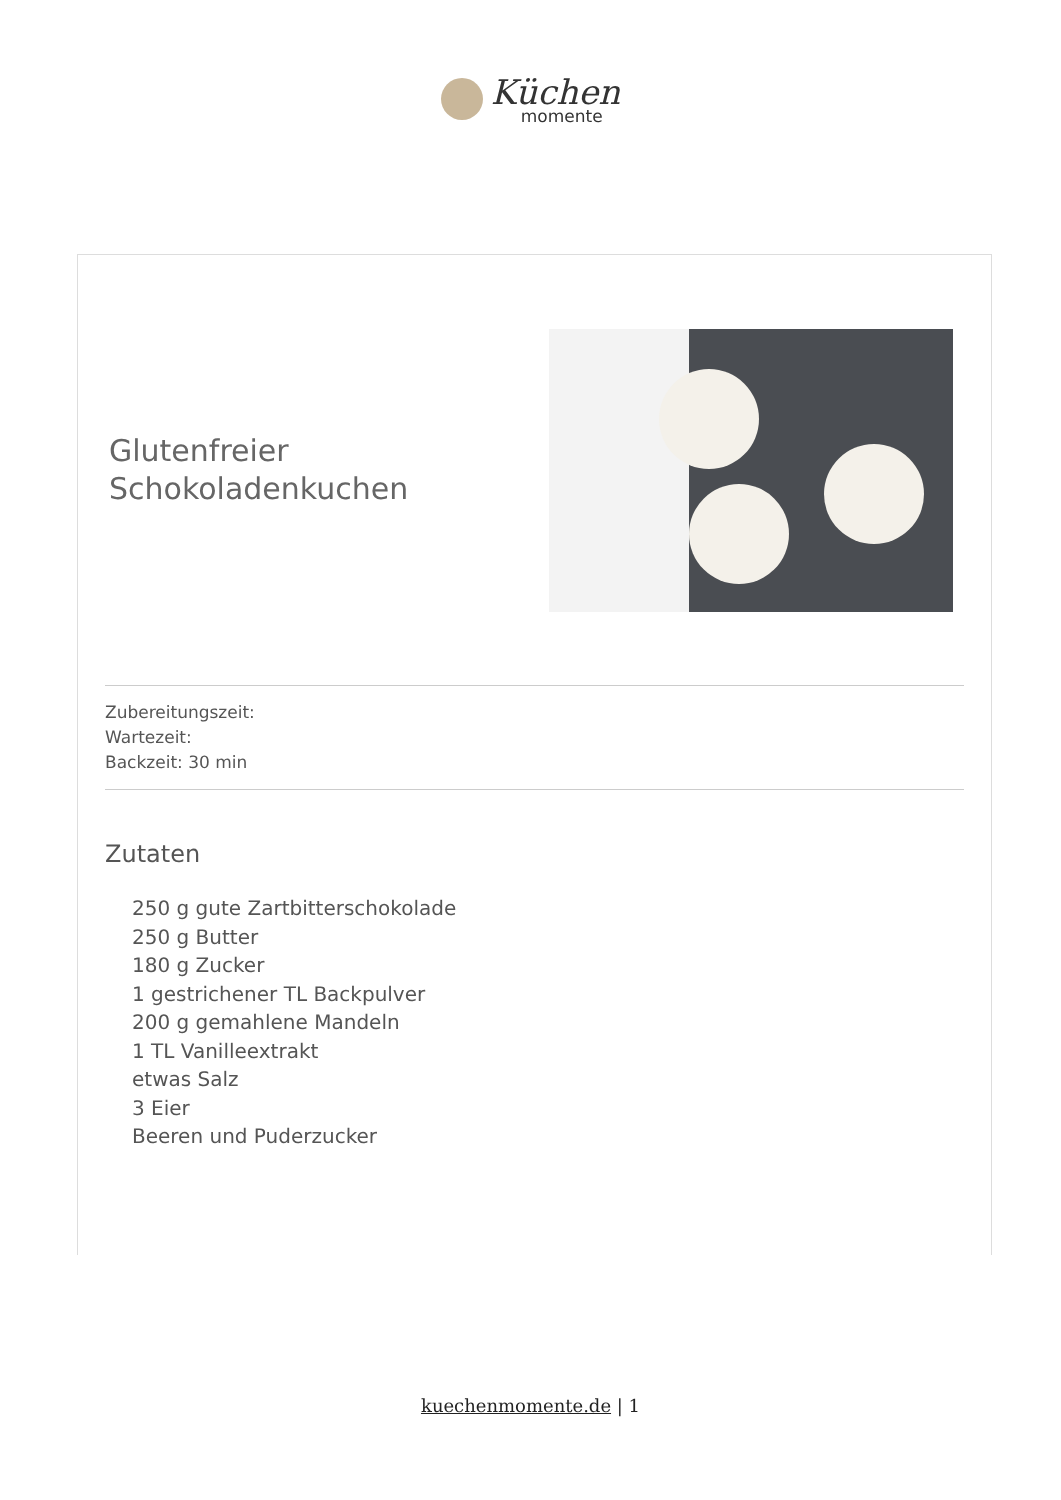Küchen
momente
Glutenfreier Schokoladenkuchen
Zubereitungszeit:
Wartezeit:
Backzeit: 30 min
Zutaten
250 g gute Zartbitterschokolade
250 g Butter
180 g Zucker
1 gestrichener TL Backpulver
200 g gemahlene Mandeln
1 TL Vanilleextrakt
etwas Salz
3 Eier
Beeren und Puderzucker
kuechenmomente.de | 1